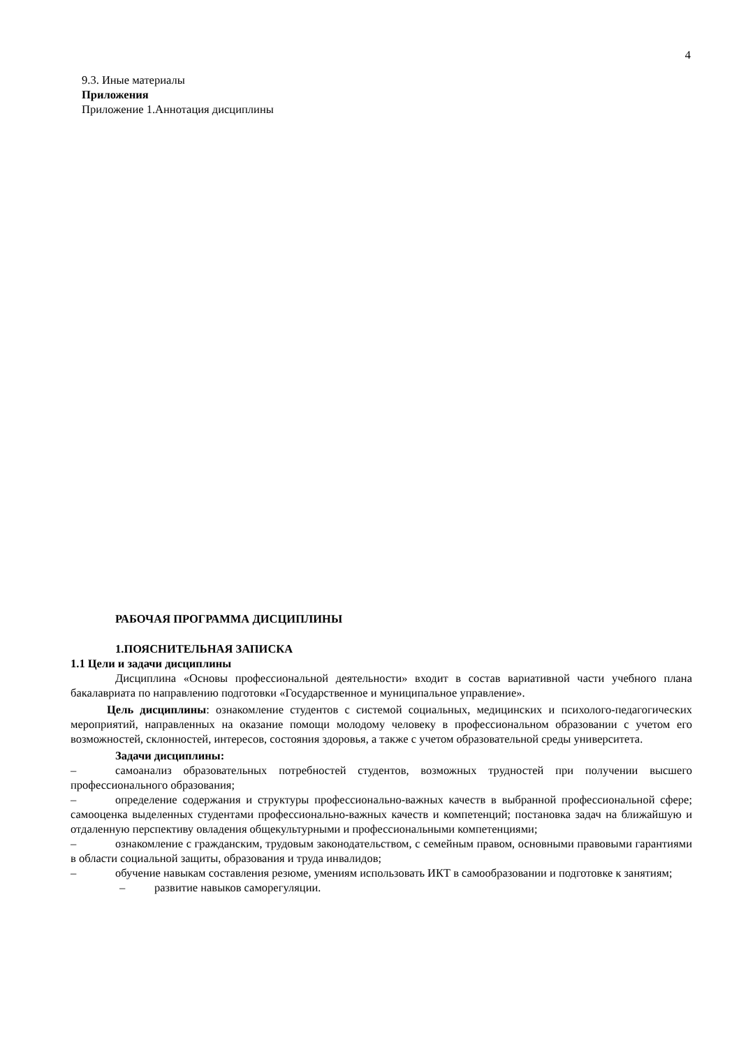4
9.3. Иные материалы
Приложения
Приложение 1.Аннотация дисциплины
РАБОЧАЯ ПРОГРАММА ДИСЦИПЛИНЫ
1.ПОЯСНИТЕЛЬНАЯ ЗАПИСКА
1.1 Цели и задачи дисциплины
Дисциплина «Основы профессиональной деятельности» входит в состав вариативной части учебного плана бакалавриата по направлению подготовки «Государственное и муниципальное управление».
Цель дисциплины: ознакомление студентов с системой социальных, медицинских и психолого-педагогических мероприятий, направленных на оказание помощи молодому человеку в профессиональном образовании с учетом его возможностей, склонностей, интересов, состояния здоровья, а также с учетом образовательной среды университета.
Задачи дисциплины:
– самоанализ образовательных потребностей студентов, возможных трудностей при получении высшего профессионального образования;
– определение содержания и структуры профессионально-важных качеств в выбранной профессиональной сфере; самооценка выделенных студентами профессионально-важных качеств и компетенций; постановка задач на ближайшую и отдаленную перспективу овладения общекультурными и профессиональными компетенциями;
– ознакомление с гражданским, трудовым законодательством, с семейным правом, основными правовыми гарантиями в области социальной защиты, образования и труда инвалидов;
– обучение навыкам составления резюме, умениям использовать ИКТ в самообразовании и подготовке к занятиям;
– развитие навыков саморегуляции.